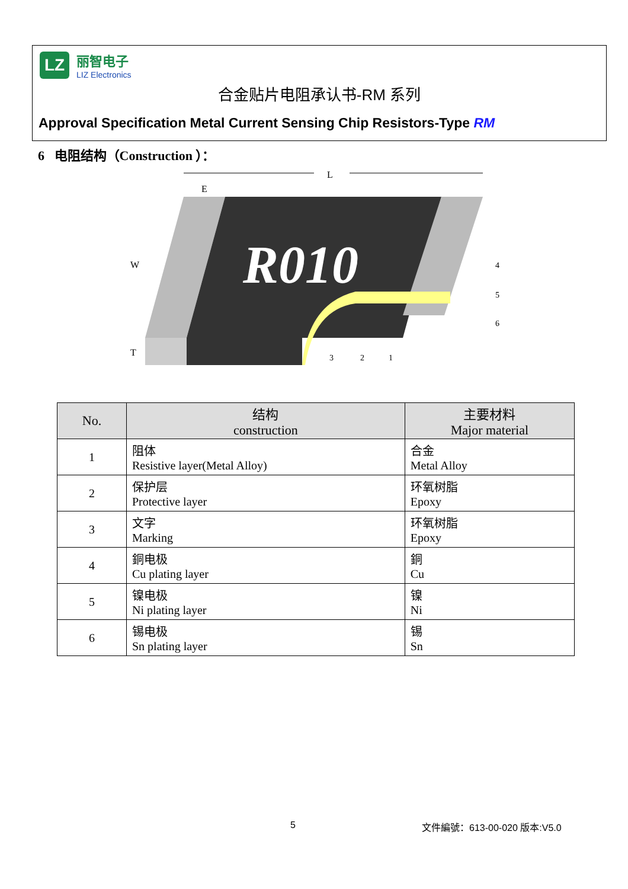LZ
丽智电子
LIZ Electronics
合金贴片电阻承认书-RM 系列
Approval Specification Metal Current Sensing Chip Resistors-Type RM
6 电阻结构（Construction ）：
L
E
R010
W
T
4
5
6
3
2
1
| No. | 结构 construction | 主要材料 Major material |
| --- | --- | --- |
| 1 | 阻体 Resistive layer(Metal Alloy) | 合金 Metal Alloy |
| 2 | 保护层 Protective layer | 环氧树脂 Epoxy |
| 3 | 文字 Marking | 环氧树脂 Epoxy |
| 4 | 銅电极 Cu plating layer | 銅 Cu |
| 5 | 镍电极 Ni plating layer | 镍 Ni |
| 6 | 锡电极 Sn plating layer | 锡 Sn |
5 文件編號：613-00-020 版本:V5.0